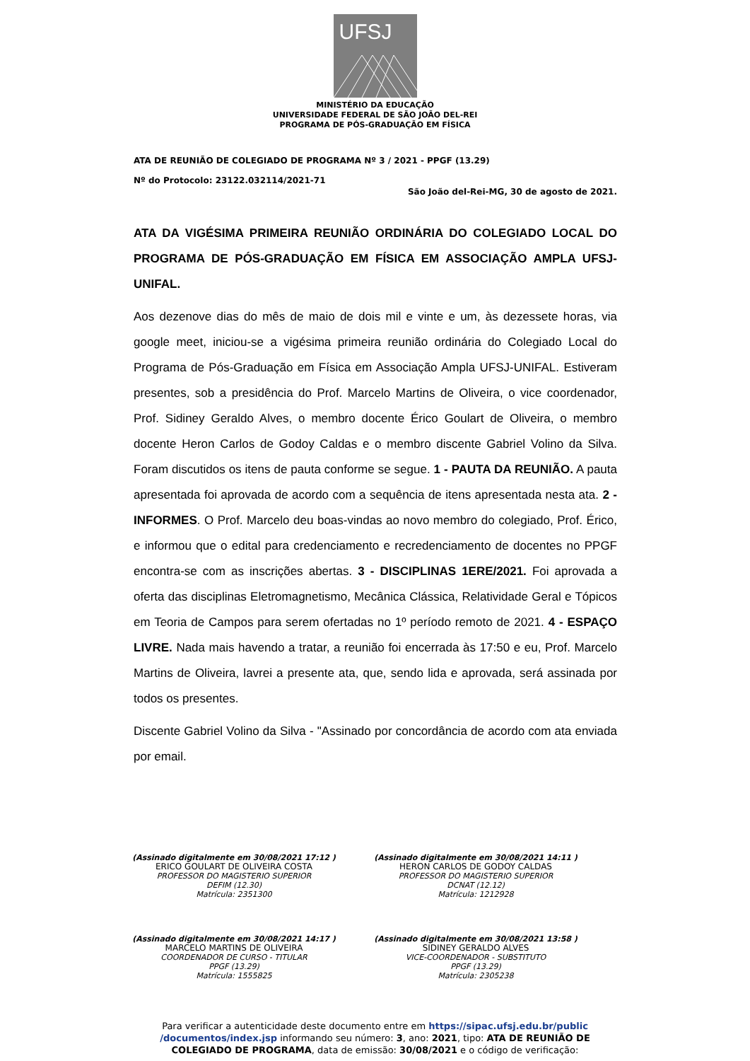UFSJ
MINISTÉRIO DA EDUCAÇÃO
UNIVERSIDADE FEDERAL DE SÃO JOÃO DEL-REI
PROGRAMA DE PÓS-GRADUAÇÃO EM FÍSICA
ATA DE REUNIÃO DE COLEGIADO DE PROGRAMA Nº 3 / 2021 - PPGF (13.29)
Nº do Protocolo: 23122.032114/2021-71
São João del-Rei-MG, 30 de agosto de 2021.
ATA DA VIGÉSIMA PRIMEIRA REUNIÃO ORDINÁRIA DO COLEGIADO LOCAL DO PROGRAMA DE PÓS-GRADUAÇÃO EM FÍSICA EM ASSOCIAÇÃO AMPLA UFSJ-UNIFAL.
Aos dezenove dias do mês de maio de dois mil e vinte e um, às dezessete horas, via google meet, iniciou-se a vigésima primeira reunião ordinária do Colegiado Local do Programa de Pós-Graduação em Física em Associação Ampla UFSJ-UNIFAL. Estiveram presentes, sob a presidência do Prof. Marcelo Martins de Oliveira, o vice coordenador, Prof. Sidiney Geraldo Alves, o membro docente Érico Goulart de Oliveira, o membro docente Heron Carlos de Godoy Caldas e o membro discente Gabriel Volino da Silva. Foram discutidos os itens de pauta conforme se segue. 1 - PAUTA DA REUNIÃO. A pauta apresentada foi aprovada de acordo com a sequência de itens apresentada nesta ata. 2 - INFORMES. O Prof. Marcelo deu boas-vindas ao novo membro do colegiado, Prof. Érico, e informou que o edital para credenciamento e recredenciamento de docentes no PPGF encontra-se com as inscrições abertas. 3 - DISCIPLINAS 1ERE/2021. Foi aprovada a oferta das disciplinas Eletromagnetismo, Mecânica Clássica, Relatividade Geral e Tópicos em Teoria de Campos para serem ofertadas no 1º período remoto de 2021. 4 - ESPAÇO LIVRE. Nada mais havendo a tratar, a reunião foi encerrada às 17:50 e eu, Prof. Marcelo Martins de Oliveira, lavrei a presente ata, que, sendo lida e aprovada, será assinada por todos os presentes.
Discente Gabriel Volino da Silva - "Assinado por concordância de acordo com ata enviada por email.
(Assinado digitalmente em 30/08/2021 17:12 )
ERICO GOULART DE OLIVEIRA COSTA
PROFESSOR DO MAGISTERIO SUPERIOR
DEFIM (12.30)
Matrícula: 2351300
(Assinado digitalmente em 30/08/2021 14:11 )
HERON CARLOS DE GODOY CALDAS
PROFESSOR DO MAGISTERIO SUPERIOR
DCNAT (12.12)
Matrícula: 1212928
(Assinado digitalmente em 30/08/2021 14:17 )
MARCELO MARTINS DE OLIVEIRA
COORDENADOR DE CURSO - TITULAR
PPGF (13.29)
Matrícula: 1555825
(Assinado digitalmente em 30/08/2021 13:58 )
SIDINEY GERALDO ALVES
VICE-COORDENADOR - SUBSTITUTO
PPGF (13.29)
Matrícula: 2305238
Para verificar a autenticidade deste documento entre em https://sipac.ufsj.edu.br/public
/documentos/index.jsp informando seu número: 3, ano: 2021, tipo: ATA DE REUNIÃO DE
COLEGIADO DE PROGRAMA, data de emissão: 30/08/2021 e o código de verificação: